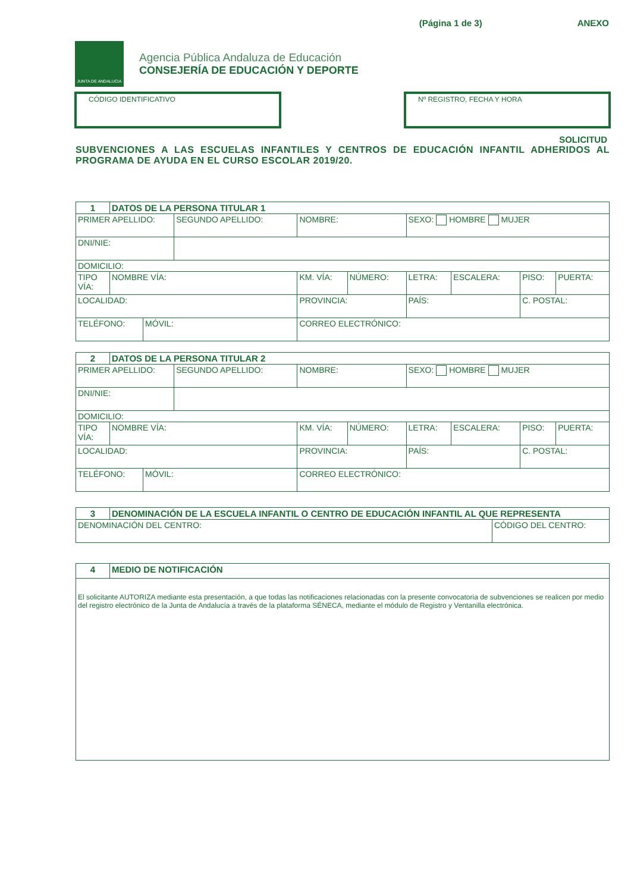(Página 1 de 3) ANEXO
JUNTA DE ANDALUCIA
Agencia Pública Andaluza de Educación
CONSEJERÍA DE EDUCACIÓN Y DEPORTE
CÓDIGO IDENTIFICATIVO Nº REGISTRO, FECHA Y HORA
SOLICITUD
SUBVENCIONES A LAS ESCUELAS INFANTILES Y CENTROS DE EDUCACIÓN INFANTIL ADHERIDOS AL PROGRAMA DE AYUDA EN EL CURSO ESCOLAR 2019/20.
| 1 | DATOS DE LA PERSONA TITULAR 1 | | | | | | | | | | |
| PRIMER APELLIDO: | | | SEGUNDO APELLIDO: | | | NOMBRE: | | SEXO: HOMBRE MUJER | | | |
| DNI/NIE: | | | | | | | | | | | |
| DOMICILIO: | | | | | | | | | | | |
| TIPO VÍA: | NOMBRE VÍA: | | | | | KM. VÍA: | NÚMERO: | LETRA: | ESCALERA: | PISO: | PUERTA: |
| LOCALIDAD: | | | | | PROVINCIA: | | | PAÍS: | | C. POSTAL: | |
| TELÉFONO: | | MÓVIL: | | CORREO ELECTRÓNICO: | | | | | | | |
| 2 | DATOS DE LA PERSONA TITULAR 2 | | | | | | | | | | |
| PRIMER APELLIDO: | | | SEGUNDO APELLIDO: | | | NOMBRE: | | SEXO: HOMBRE MUJER | | | |
| DNI/NIE: | | | | | | | | | | | |
| DOMICILIO: | | | | | | | | | | | |
| TIPO VÍA: | NOMBRE VÍA: | | | | | KM. VÍA: | NÚMERO: | LETRA: | ESCALERA: | PISO: | PUERTA: |
| LOCALIDAD: | | | | | PROVINCIA: | | | PAÍS: | | C. POSTAL: | |
| TELÉFONO: | | MÓVIL: | | CORREO ELECTRÓNICO: | | | | | | | |
| 3 | DENOMINACIÓN DE LA ESCUELA INFANTIL O CENTRO DE EDUCACIÓN INFANTIL AL QUE REPRESENTA | |
| DENOMINACIÓN DEL CENTRO: | | CÓDIGO DEL CENTRO: |
| 4 | MEDIO DE NOTIFICACIÓN |
| El solicitante AUTORIZA mediante esta presentación, a que todas las notificaciones relacionadas con la presente convocatoria de subvenciones se realicen por medio del registro electrónico de la Junta de Andalucía a través de la plataforma SÉNECA, mediante el módulo de Registro y Ventanilla electrónica. | |